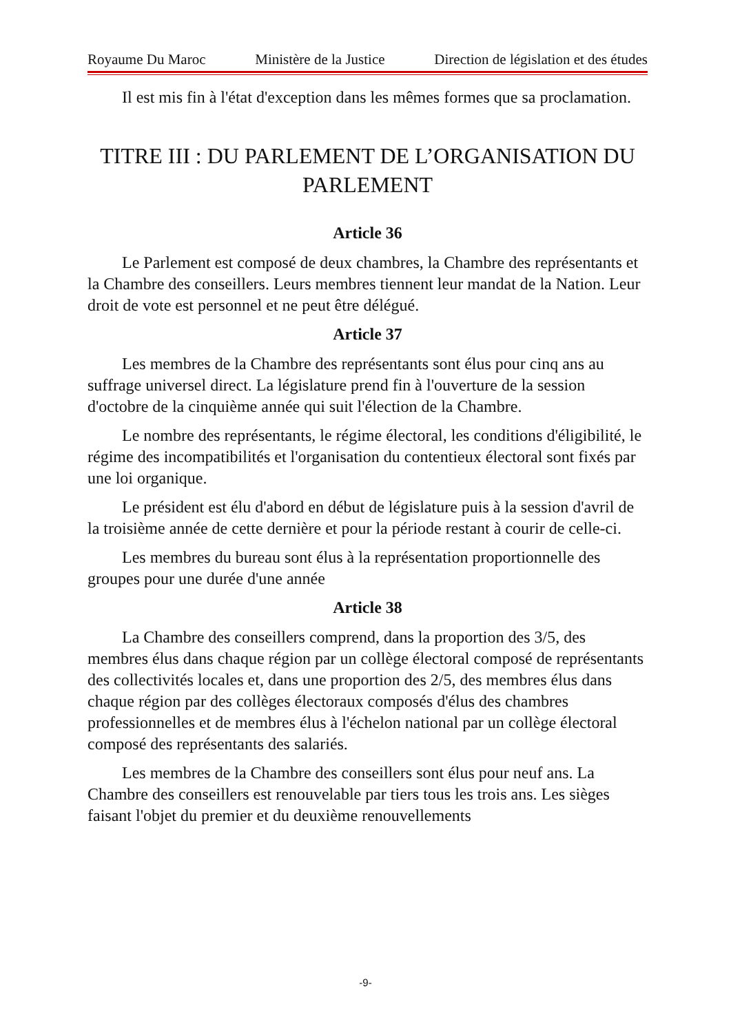Royaume Du Maroc Ministère de la Justice Direction de législation et des études
Il est mis fin à l'état d'exception dans les mêmes formes que sa proclamation.
TITRE III : DU PARLEMENT DE L’ORGANISATION DU PARLEMENT
Article 36
Le Parlement est composé de deux chambres, la Chambre des représentants et la Chambre des conseillers. Leurs membres tiennent leur mandat de la Nation. Leur droit de vote est personnel et ne peut être délégué.
Article 37
Les membres de la Chambre des représentants sont élus pour cinq ans au suffrage universel direct. La législature prend fin à l'ouverture de la session d'octobre de la cinquième année qui suit l'élection de la Chambre.
Le nombre des représentants, le régime électoral, les conditions d'éligibilité, le régime des incompatibilités et l'organisation du contentieux électoral sont fixés par une loi organique.
Le président est élu d'abord en début de législature puis à la session d'avril de la troisième année de cette dernière et pour la période restant à courir de celle-ci.
Les membres du bureau sont élus à la représentation proportionnelle des groupes pour une durée d'une année
Article 38
La Chambre des conseillers comprend, dans la proportion des 3/5, des membres élus dans chaque région par un collège électoral composé de représentants des collectivités locales et, dans une proportion des 2/5, des membres élus dans chaque région par des collèges électoraux composés d'élus des chambres professionnelles et de membres élus à l'échelon national par un collège électoral composé des représentants des salariés.
Les membres de la Chambre des conseillers sont élus pour neuf ans. La Chambre des conseillers est renouvelable par tiers tous les trois ans. Les sièges faisant l'objet du premier et du deuxième renouvellements
-9-